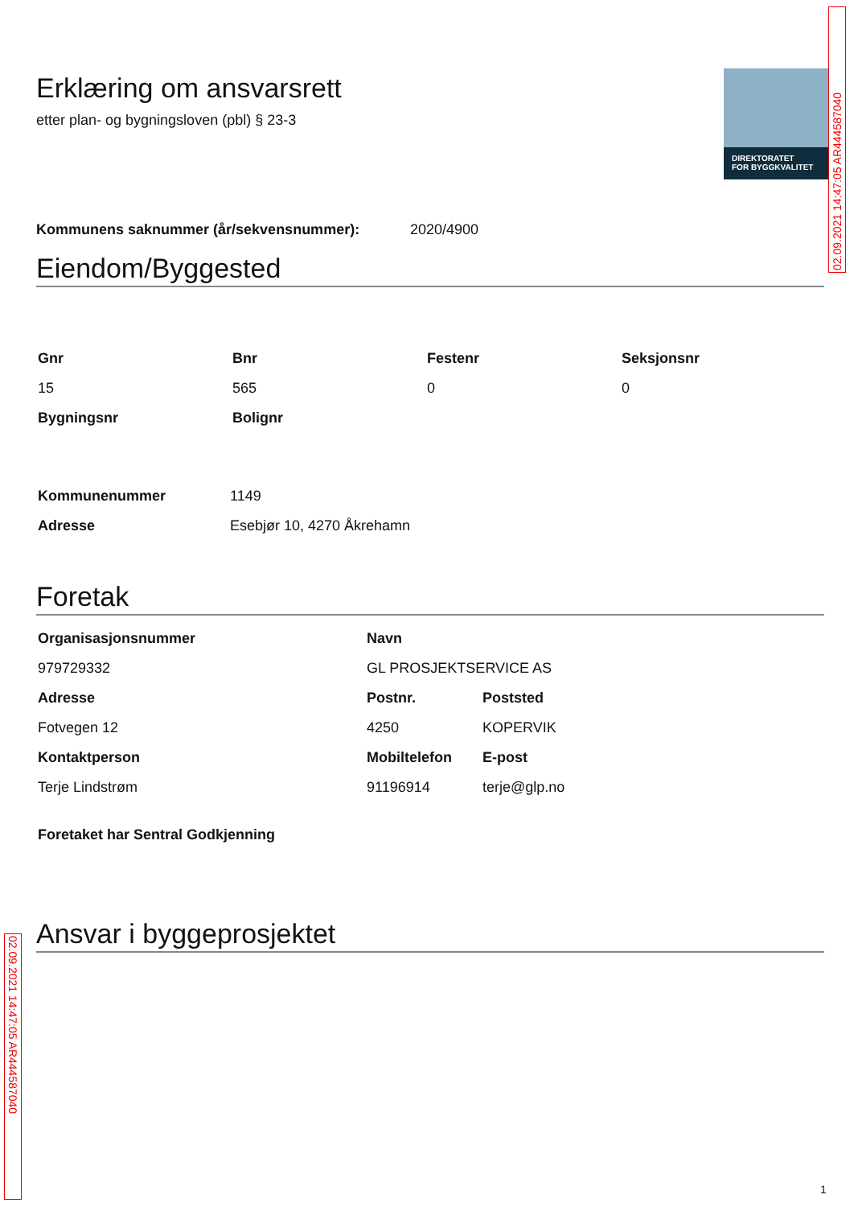DIREKTORATET
FOR BYGGKVALITET
02.09.2021 14:47:05 AR444587040
Erklæring om ansvarsrett
etter plan- og bygningsloven (pbl) § 23-3
Kommunens saknummer (år/sekvensnummer): 2020/4900
Eiendom/Byggested
| Gnr | Bnr | Festenr | Seksjonsnr |
| --- | --- | --- | --- |
| 15 | 565 | 0 | 0 |
| Bygningsnr | Bolignr | | |
| Kommunenummer | 1149 |
| Adresse | Esebjør 10, 4270 Åkrehamn |
Foretak
| Organisasjonsnummer | Navn | |
| --- | --- | --- |
| 979729332 | GL PROSJEKTSERVICE AS | |
| Adresse | Postnr. | Poststed |
| Fotvegen 12 | 4250 | KOPERVIK |
| Kontaktperson | Mobiltelefon | E-post |
| Terje Lindstrøm | 91196914 | terje@glp.no |
| Foretaket har Sentral Godkjenning | | |
Ansvar i byggeprosjektet
02.09.2021 14:47:05 AR444587040
1